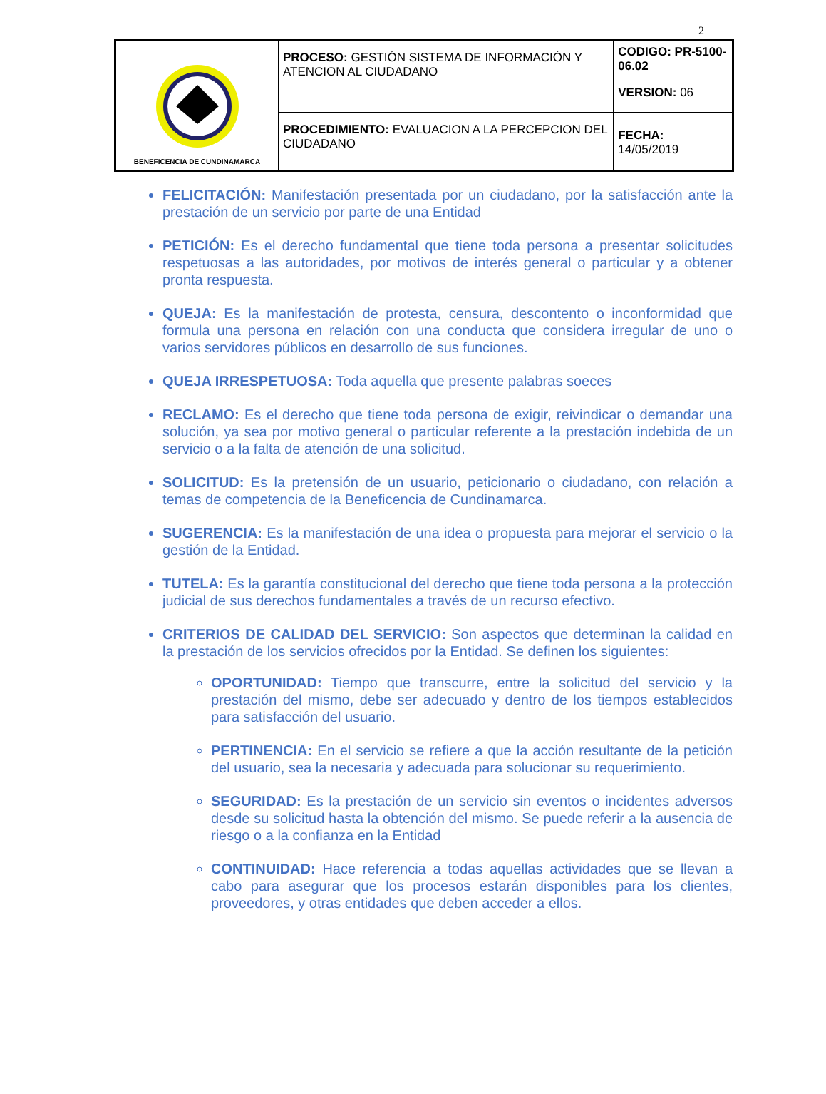2
| BENEFICENCIA DE CUNDINAMARCA | PROCESO: GESTIÓN SISTEMA DE INFORMACIÓN Y ATENCION AL CIUDADANO | CODIGO: PR-5100-06.02 |
| | | VERSION: 06 |
| | PROCEDIMIENTO: EVALUACION A LA PERCEPCION DEL CIUDADANO | FECHA: 14/05/2019 |
FELICITACIÓN: Manifestación presentada por un ciudadano, por la satisfacción ante la prestación de un servicio por parte de una Entidad
PETICIÓN: Es el derecho fundamental que tiene toda persona a presentar solicitudes respetuosas a las autoridades, por motivos de interés general o particular y a obtener pronta respuesta.
QUEJA: Es la manifestación de protesta, censura, descontento o inconformidad que formula una persona en relación con una conducta que considera irregular de uno o varios servidores públicos en desarrollo de sus funciones.
QUEJA IRRESPETUOSA: Toda aquella que presente palabras soeces
RECLAMO: Es el derecho que tiene toda persona de exigir, reivindicar o demandar una solución, ya sea por motivo general o particular referente a la prestación indebida de un servicio o a la falta de atención de una solicitud.
SOLICITUD: Es la pretensión de un usuario, peticionario o ciudadano, con relación a temas de competencia de la Beneficencia de Cundinamarca.
SUGERENCIA: Es la manifestación de una idea o propuesta para mejorar el servicio o la gestión de la Entidad.
TUTELA: Es la garantía constitucional del derecho que tiene toda persona a la protección judicial de sus derechos fundamentales a través de un recurso efectivo.
CRITERIOS DE CALIDAD DEL SERVICIO: Son aspectos que determinan la calidad en la prestación de los servicios ofrecidos por la Entidad. Se definen los siguientes:
OPORTUNIDAD: Tiempo que transcurre, entre la solicitud del servicio y la prestación del mismo, debe ser adecuado y dentro de los tiempos establecidos para satisfacción del usuario.
PERTINENCIA: En el servicio se refiere a que la acción resultante de la petición del usuario, sea la necesaria y adecuada para solucionar su requerimiento.
SEGURIDAD: Es la prestación de un servicio sin eventos o incidentes adversos desde su solicitud hasta la obtención del mismo. Se puede referir a la ausencia de riesgo o a la confianza en la Entidad
CONTINUIDAD: Hace referencia a todas aquellas actividades que se llevan a cabo para asegurar que los procesos estarán disponibles para los clientes, proveedores, y otras entidades que deben acceder a ellos.